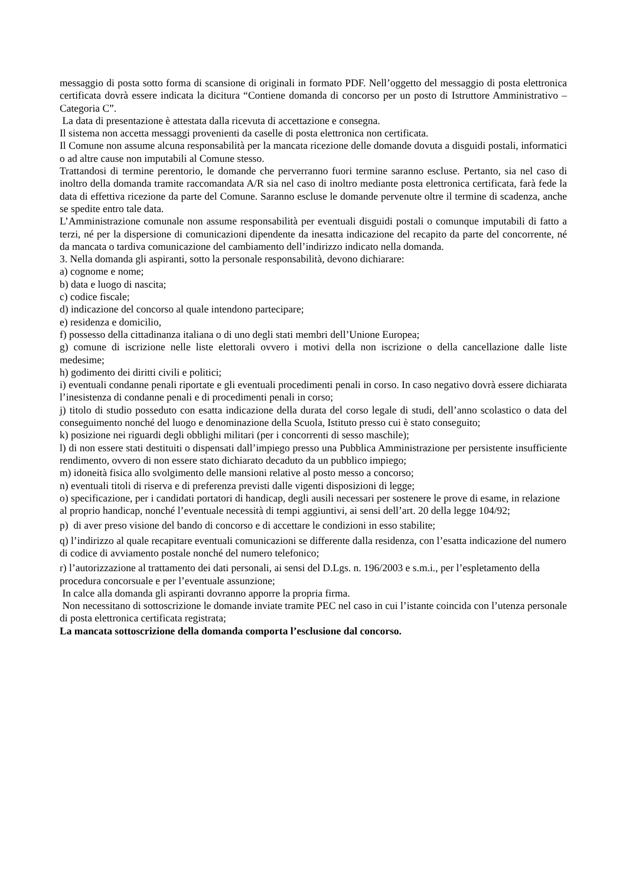messaggio di posta sotto forma di scansione di originali in formato PDF. Nell’oggetto del messaggio di posta elettronica certificata dovrà essere indicata la dicitura “Contiene domanda di concorso per un posto di Istruttore Amministrativo – Categoria C”.
La data di presentazione è attestata dalla ricevuta di accettazione e consegna.
Il sistema non accetta messaggi provenienti da caselle di posta elettronica non certificata.
Il Comune non assume alcuna responsabilità per la mancata ricezione delle domande dovuta a disguidi postali, informatici o ad altre cause non imputabili al Comune stesso.
Trattandosi di termine perentorio, le domande che perverranno fuori termine saranno escluse. Pertanto, sia nel caso di inoltro della domanda tramite raccomandata A/R sia nel caso di inoltro mediante posta elettronica certificata, farà fede la data di effettiva ricezione da parte del Comune. Saranno escluse le domande pervenute oltre il termine di scadenza, anche se spedite entro tale data.
L’Amministrazione comunale non assume responsabilità per eventuali disguidi postali o comunque imputabili di fatto a terzi, né per la dispersione di comunicazioni dipendente da inesatta indicazione del recapito da parte del concorrente, né da mancata o tardiva comunicazione del cambiamento dell’indirizzo indicato nella domanda.
3. Nella domanda gli aspiranti, sotto la personale responsabilità, devono dichiarare:
a) cognome e nome;
b) data e luogo di nascita;
c) codice fiscale;
d) indicazione del concorso al quale intendono partecipare;
e) residenza e domicilio,
f) possesso della cittadinanza italiana o di uno degli stati membri dell’Unione Europea;
g) comune di iscrizione nelle liste elettorali ovvero i motivi della non iscrizione o della cancellazione dalle liste medesime;
h) godimento dei diritti civili e politici;
i) eventuali condanne penali riportate e gli eventuali procedimenti penali in corso. In caso negativo dovrà essere dichiarata l’inesistenza di condanne penali e di procedimenti penali in corso;
j) titolo di studio posseduto con esatta indicazione della durata del corso legale di studi, dell’anno scolastico o data del conseguimento nonché del luogo e denominazione della Scuola, Istituto presso cui è stato conseguito;
k) posizione nei riguardi degli obblighi militari (per i concorrenti di sesso maschile);
l) di non essere stati destituiti o dispensati dall’impiego presso una Pubblica Amministrazione per persistente insufficiente rendimento, ovvero di non essere stato dichiarato decaduto da un pubblico impiego;
m) idoneità fisica allo svolgimento delle mansioni relative al posto messo a concorso;
n) eventuali titoli di riserva e di preferenza previsti dalle vigenti disposizioni di legge;
o) specificazione, per i candidati portatori di handicap, degli ausili necessari per sostenere le prove di esame, in relazione al proprio handicap, nonché l’eventuale necessità di tempi aggiuntivi, ai sensi dell’art. 20 della legge 104/92;
p) di aver preso visione del bando di concorso e di accettare le condizioni in esso stabilite;
q) l’indirizzo al quale recapitare eventuali comunicazioni se differente dalla residenza, con l’esatta indicazione del numero di codice di avviamento postale nonché del numero telefonico;
r) l’autorizzazione al trattamento dei dati personali, ai sensi del D.Lgs. n. 196/2003 e s.m.i., per l’espletamento della procedura concorsuale e per l’eventuale assunzione;
In calce alla domanda gli aspiranti dovranno apporre la propria firma.
Non necessitano di sottoscrizione le domande inviate tramite PEC nel caso in cui l’istante coincida con l’utenza personale di posta elettronica certificata registrata;
La mancata sottoscrizione della domanda comporta l’esclusione dal concorso.